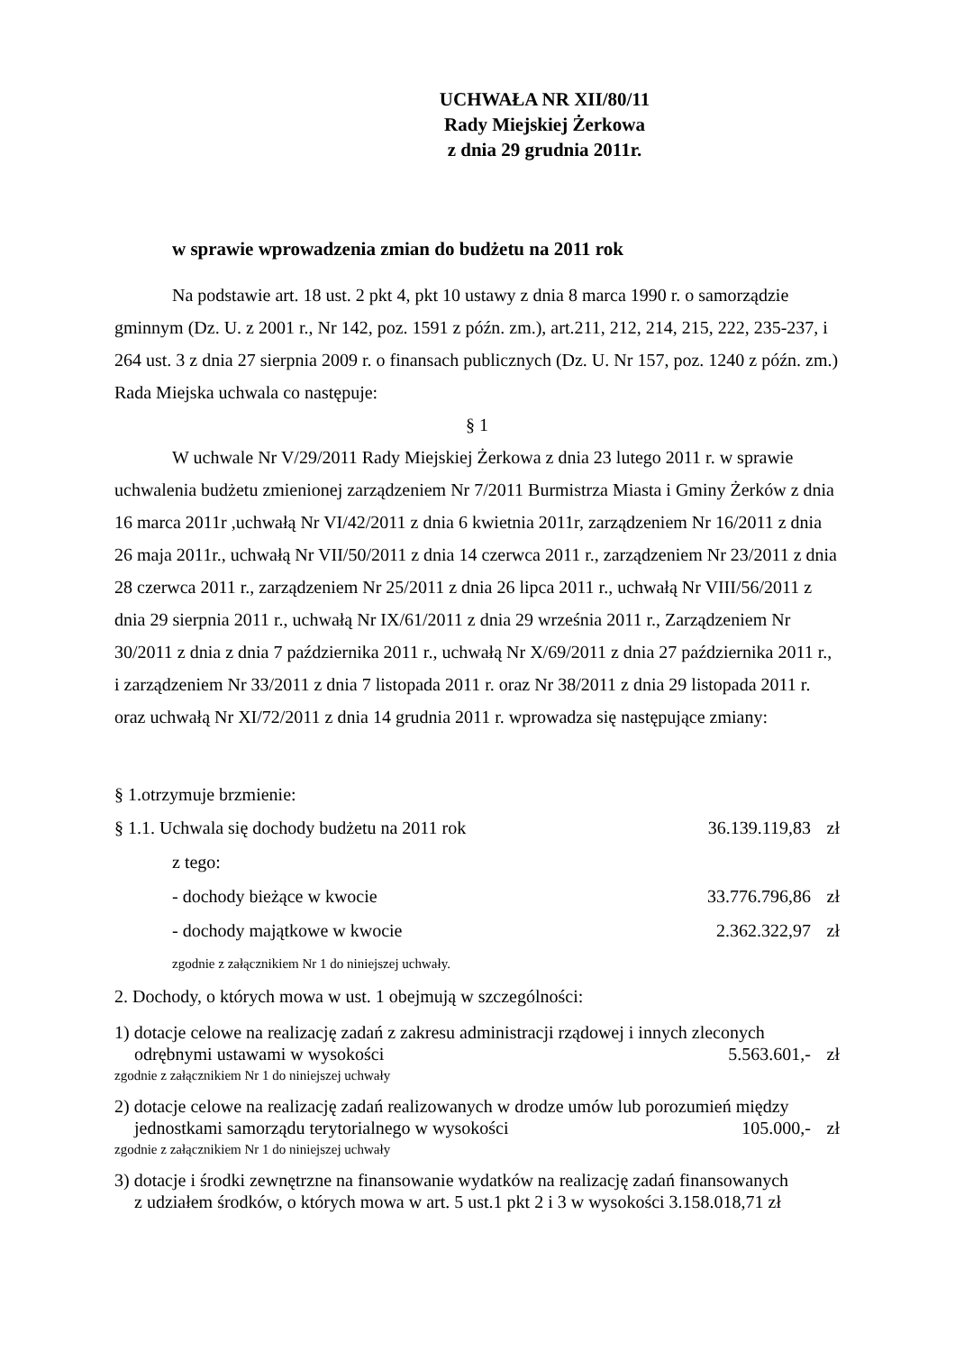UCHWAŁA NR XII/80/11
Rady Miejskiej Żerkowa
z dnia 29 grudnia 2011r.
w sprawie wprowadzenia zmian do budżetu na 2011 rok
Na podstawie art. 18 ust. 2 pkt 4, pkt 10 ustawy z dnia 8 marca 1990 r. o samorządzie gminnym (Dz. U. z 2001 r., Nr 142, poz. 1591 z późn. zm.), art.211, 212, 214, 215, 222, 235-237, i 264 ust. 3 z dnia 27 sierpnia 2009 r. o finansach publicznych (Dz. U. Nr 157, poz. 1240 z późn. zm.) Rada Miejska uchwala co następuje:
§ 1
W uchwale Nr V/29/2011 Rady Miejskiej Żerkowa z dnia 23 lutego 2011 r. w sprawie uchwalenia budżetu zmienionej zarządzeniem Nr 7/2011 Burmistrza Miasta i Gminy Żerków z dnia 16 marca 2011r ,uchwałą Nr VI/42/2011 z dnia 6 kwietnia 2011r, zarządzeniem Nr 16/2011 z dnia 26 maja 2011r., uchwałą Nr VII/50/2011 z dnia 14 czerwca 2011 r., zarządzeniem Nr 23/2011 z dnia 28 czerwca 2011 r., zarządzeniem Nr 25/2011 z dnia 26 lipca 2011 r., uchwałą Nr VIII/56/2011 z dnia 29 sierpnia 2011 r., uchwałą Nr IX/61/2011 z dnia 29 września 2011 r., Zarządzeniem Nr 30/2011 z dnia z dnia 7 października 2011 r., uchwałą Nr X/69/2011 z dnia 27 października 2011 r., i zarządzeniem Nr 33/2011 z dnia 7 listopada 2011 r. oraz Nr 38/2011 z dnia 29 listopada 2011 r. oraz uchwałą Nr XI/72/2011 z dnia 14 grudnia 2011 r. wprowadza się następujące zmiany:
§ 1.otrzymuje brzmienie:
§ 1.1. Uchwala się dochody budżetu na 2011 rok 36.139.119,83 zł
z tego:
- dochody bieżące w kwocie 33.776.796,86 zł
- dochody majątkowe w kwocie 2.362.322,97 zł
zgodnie z załącznikiem Nr 1 do niniejszej uchwały.
2. Dochody, o których mowa w ust. 1 obejmują w szczególności:
1) dotacje celowe na realizację zadań z zakresu administracji rządowej i innych zleconych
odrębnymi ustawami w wysokości 5.563.601,- zł
zgodnie z załącznikiem Nr 1 do niniejszej uchwały
2) dotacje celowe na realizację zadań realizowanych w drodze umów lub porozumień między
jednostkami samorządu terytorialnego w wysokości 105.000,- zł
zgodnie z załącznikiem Nr 1 do niniejszej uchwały
3) dotacje i środki zewnętrzne na finansowanie wydatków na realizację zadań finansowanych
z udziałem środków, o których mowa w art. 5 ust.1 pkt 2 i 3 w wysokości 3.158.018,71 zł